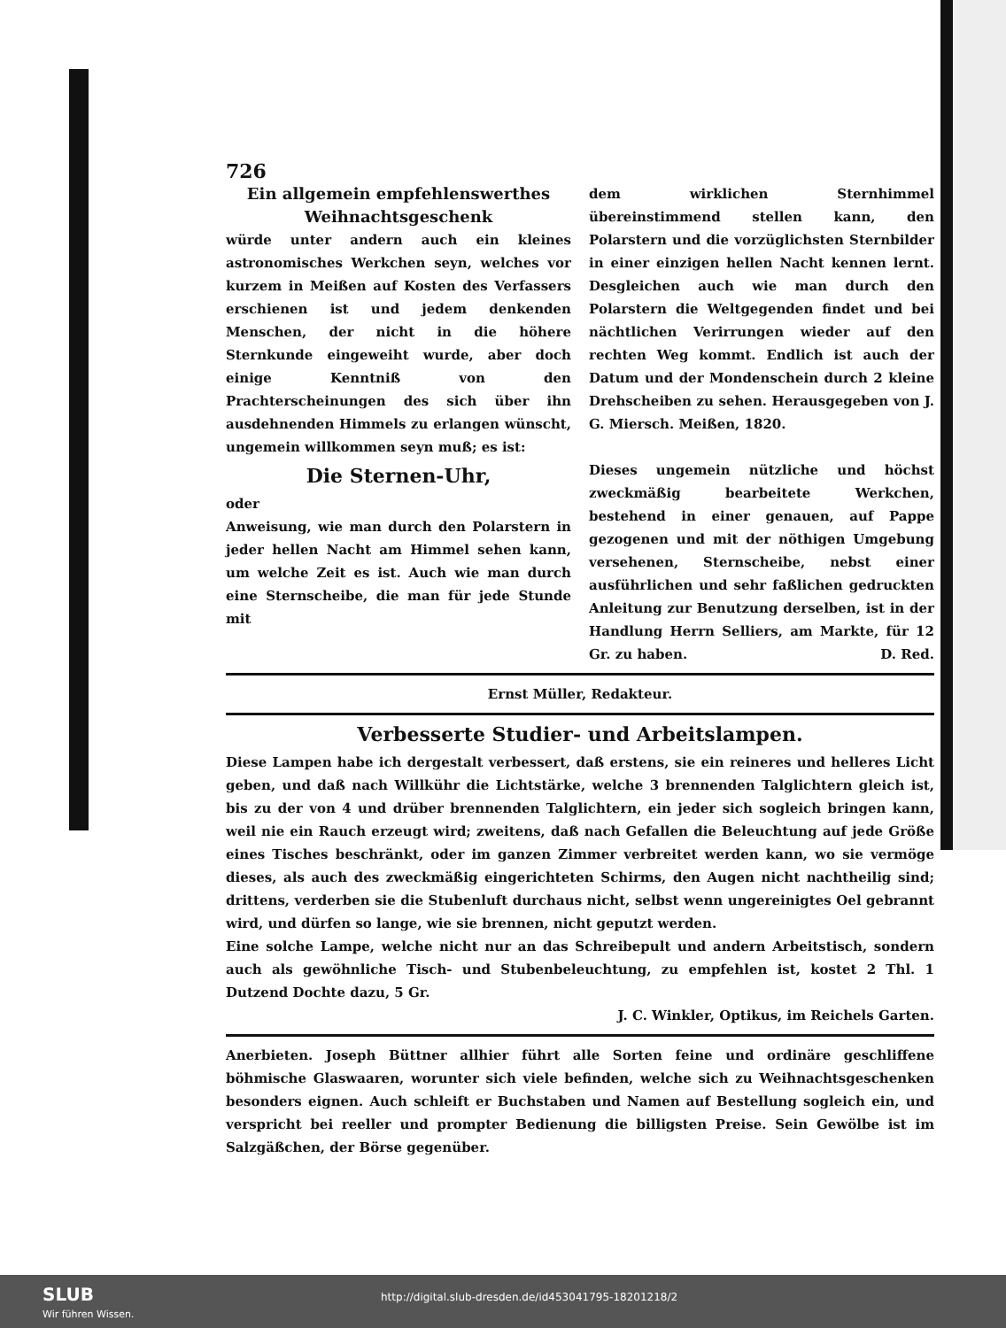726
Ein allgemein empfehlenswerthes Weihnachtsgeschenk
würde unter andern auch ein kleines astronomisches Werkchen seyn, welches vor kurzem in Meißen auf Kosten des Verfassers erschienen ist und jedem denkenden Menschen, der nicht in die höhere Sternkunde eingeweiht wurde, aber doch einige Kenntniß von den Prachterscheinungen des sich über ihn ausdehnenden Himmels zu erlangen wünscht, ungemein willkommen seyn muß; es ist:
Die Sternen-Uhr,
oder
Anweisung, wie man durch den Polarstern in jeder hellen Nacht am Himmel sehen kann, um welche Zeit es ist. Auch wie man durch eine Sternscheibe, die man für jede Stunde mit
dem wirklichen Sternhimmel übereinstimmend stellen kann, den Polarstern und die vorzüglichsten Sternbilder in einer einzigen hellen Nacht kennen lernt. Desgleichen auch wie man durch den Polarstern die Weltgegenden findet und bei nächtlichen Verirrungen wieder auf den rechten Weg kommt. Endlich ist auch der Datum und der Mondenschein durch 2 kleine Drehscheiben zu sehen. Herausgegeben von J. G. Miersch. Meißen, 1820.
Dieses ungemein nützliche und höchst zweckmäßig bearbeitete Werkchen, bestehend in einer genauen, auf Pappe gezogenen und mit der nöthigen Umgebung versehenen, Sternscheibe, nebst einer ausführlichen und sehr faßlichen gedruckten Anleitung zur Benutzung derselben, ist in der Handlung Herrn Selliers, am Markte, für 12 Gr. zu haben. D. Red.
Ernst Müller, Redakteur.
Verbesserte Studier- und Arbeitslampen.
Diese Lampen habe ich dergestalt verbessert, daß erstens, sie ein reineres und helleres Licht geben, und daß nach Willkühr die Lichtstärke, welche 3 brennenden Talglichtern gleich ist, bis zu der von 4 und drüber brennenden Talglichtern, ein jeder sich sogleich bringen kann, weil nie ein Rauch erzeugt wird; zweitens, daß nach Gefallen die Beleuchtung auf jede Größe eines Tisches beschränkt, oder im ganzen Zimmer verbreitet werden kann, wo sie vermöge dieses, als auch des zweckmäßig eingerichteten Schirms, den Augen nicht nachtheilig sind; drittens, verderben sie die Stubenluft durchaus nicht, selbst wenn ungereinigtes Oel gebrannt wird, und dürfen so lange, wie sie brennen, nicht geputzt werden.
Eine solche Lampe, welche nicht nur an das Schreibepult und andern Arbeitstisch, sondern auch als gewöhnliche Tisch- und Stubenbeleuchtung, zu empfehlen ist, kostet 2 Thl. 1 Dutzend Dochte dazu, 5 Gr.
J. C. Winkler, Optikus, im Reichels Garten.
Anerbieten. Joseph Büttner allhier führt alle Sorten feine und ordinäre geschliffene böhmische Glaswaaren, worunter sich viele befinden, welche sich zu Weihnachtsgeschenken besonders eignen. Auch schleift er Buchstaben und Namen auf Bestellung sogleich ein, und verspricht bei reeller und prompter Bedienung die billigsten Preise. Sein Gewölbe ist im Salzgäßchen, der Börse gegenüber.
SLUB
Wir führen Wissen.
http://digital.slub-dresden.de/id453041795-18201218/2